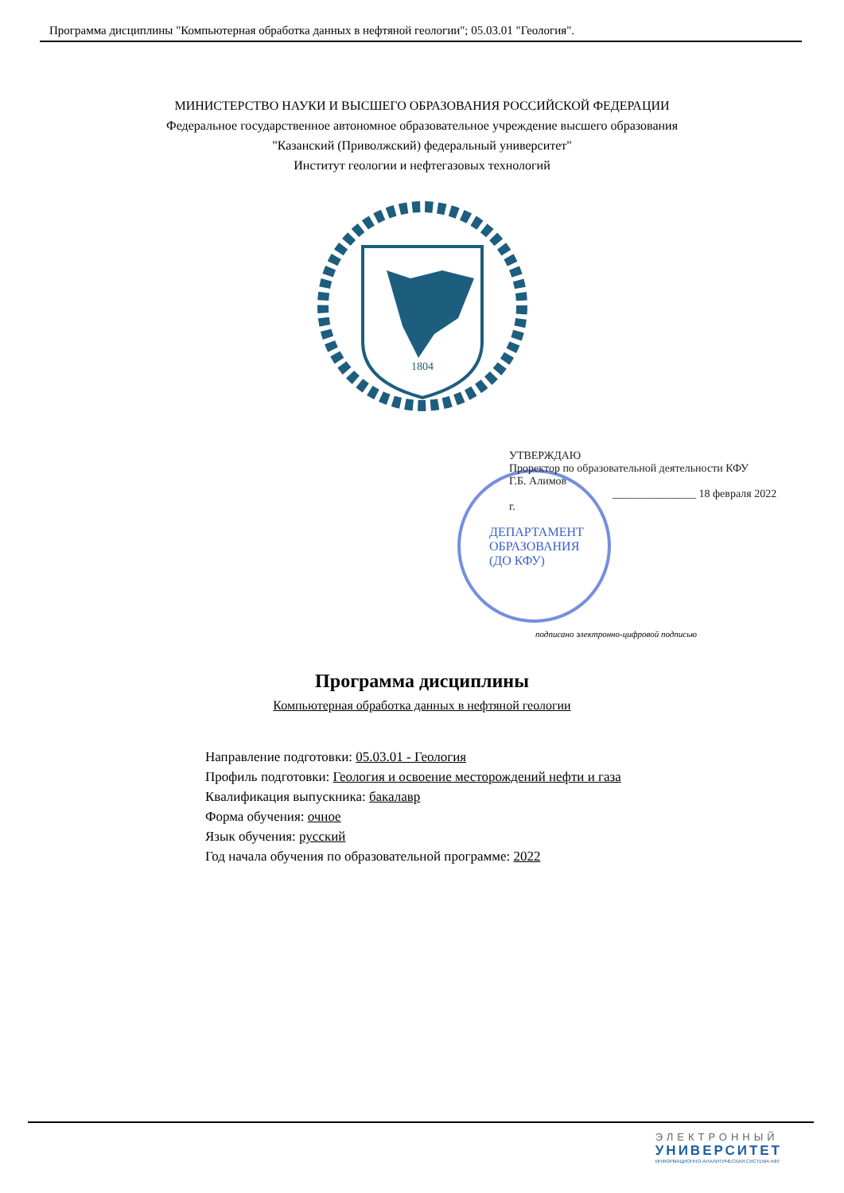Программа дисциплины "Компьютерная обработка данных в нефтяной геологии"; 05.03.01 "Геология".
МИНИСТЕРСТВО НАУКИ И ВЫСШЕГО ОБРАЗОВАНИЯ РОССИЙСКОЙ ФЕДЕРАЦИИ
Федеральное государственное автономное образовательное учреждение высшего образования
"Казанский (Приволжский) федеральный университет"
Институт геологии и нефтегазовых технологий
1804
УТВЕРЖДАЮ
Проректор по образовательной деятельности КФУ
Г.Б. Алимов
_______________ 18 февраля 2022 г.
ДЕПАРТАМЕНТ
ОБРАЗОВАНИЯ
(ДО КФУ)
подписано электронно-цифровой подписью
Программа дисциплины
Компьютерная обработка данных в нефтяной геологии
Направление подготовки: 05.03.01 - Геология
Профиль подготовки: Геология и освоение месторождений нефти и газа
Квалификация выпускника: бакалавр
Форма обучения: очное
Язык обучения: русский
Год начала обучения по образовательной программе: 2022
ЭЛЕКТРОННЫЙ
УНИВЕРСИТЕТ
ИНФОРМАЦИОННО-АНАЛИТИЧЕСКАЯ СИСТЕМА КФУ